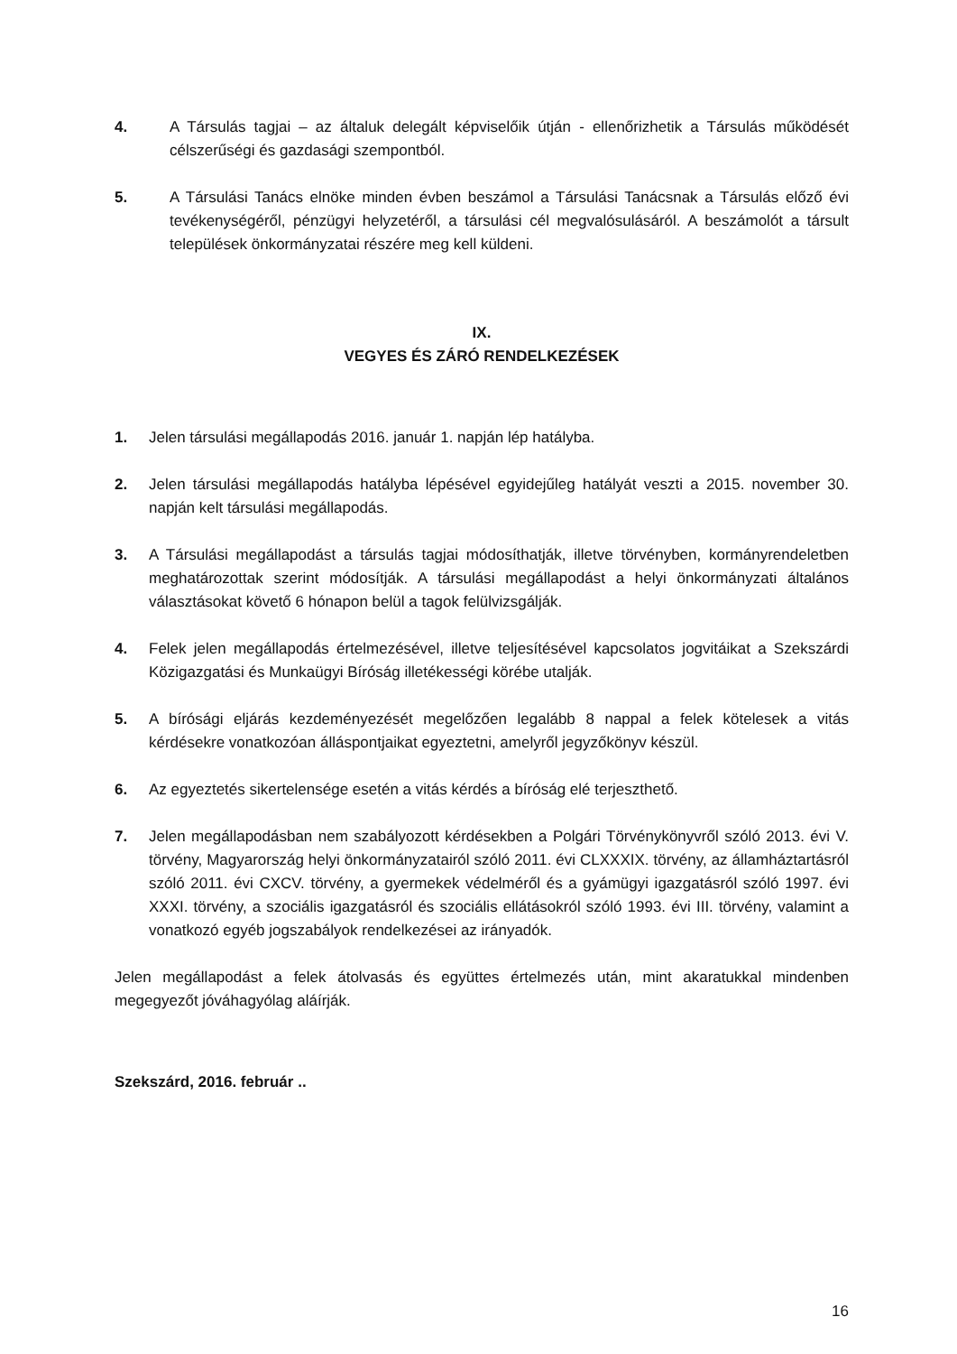4. A Társulás tagjai – az általuk delegált képviselőik útján - ellenőrizhetik a Társulás működését célszerűségi és gazdasági szempontból.
5. A Társulási Tanács elnöke minden évben beszámol a Társulási Tanácsnak a Társulás előző évi tevékenységéről, pénzügyi helyzetéről, a társulási cél megvalósulásáról. A beszámolót a társult települések önkormányzatai részére meg kell küldeni.
IX.
VEGYES ÉS ZÁRÓ RENDELKEZÉSEK
1. Jelen társulási megállapodás 2016. január 1. napján lép hatályba.
2. Jelen társulási megállapodás hatályba lépésével egyidejűleg hatályát veszti a 2015. november 30. napján kelt társulási megállapodás.
3. A Társulási megállapodást a társulás tagjai módosíthatják, illetve törvényben, kormányrendeletben meghatározottak szerint módosítják. A társulási megállapodást a helyi önkormányzati általános választásokat követő 6 hónapon belül a tagok felülvizsgálják.
4. Felek jelen megállapodás értelmezésével, illetve teljesítésével kapcsolatos jogvitáikat a Szekszárdi Közigazgatási és Munkaügyi Bíróság illetékességi körébe utalják.
5. A bírósági eljárás kezdeményezését megelőzően legalább 8 nappal a felek kötelesek a vitás kérdésekre vonatkozóan álláspontjaikat egyeztetni, amelyről jegyzőkönyv készül.
6. Az egyeztetés sikertelensége esetén a vitás kérdés a bíróság elé terjeszthető.
7. Jelen megállapodásban nem szabályozott kérdésekben a Polgári Törvénykönyvről szóló 2013. évi V. törvény, Magyarország helyi önkormányzatairól szóló 2011. évi CLXXXIX. törvény, az államháztartásról szóló 2011. évi CXCV. törvény, a gyermekek védelméről és a gyámügyi igazgatásról szóló 1997. évi XXXI. törvény, a szociális igazgatásról és szociális ellátásokról szóló 1993. évi III. törvény, valamint a vonatkozó egyéb jogszabályok rendelkezései az irányadók.
Jelen megállapodást a felek átolvasás és együttes értelmezés után, mint akaratukkal mindenben megegyezőt jóváhagyólag aláírják.
Szekszárd, 2016. február ..
16